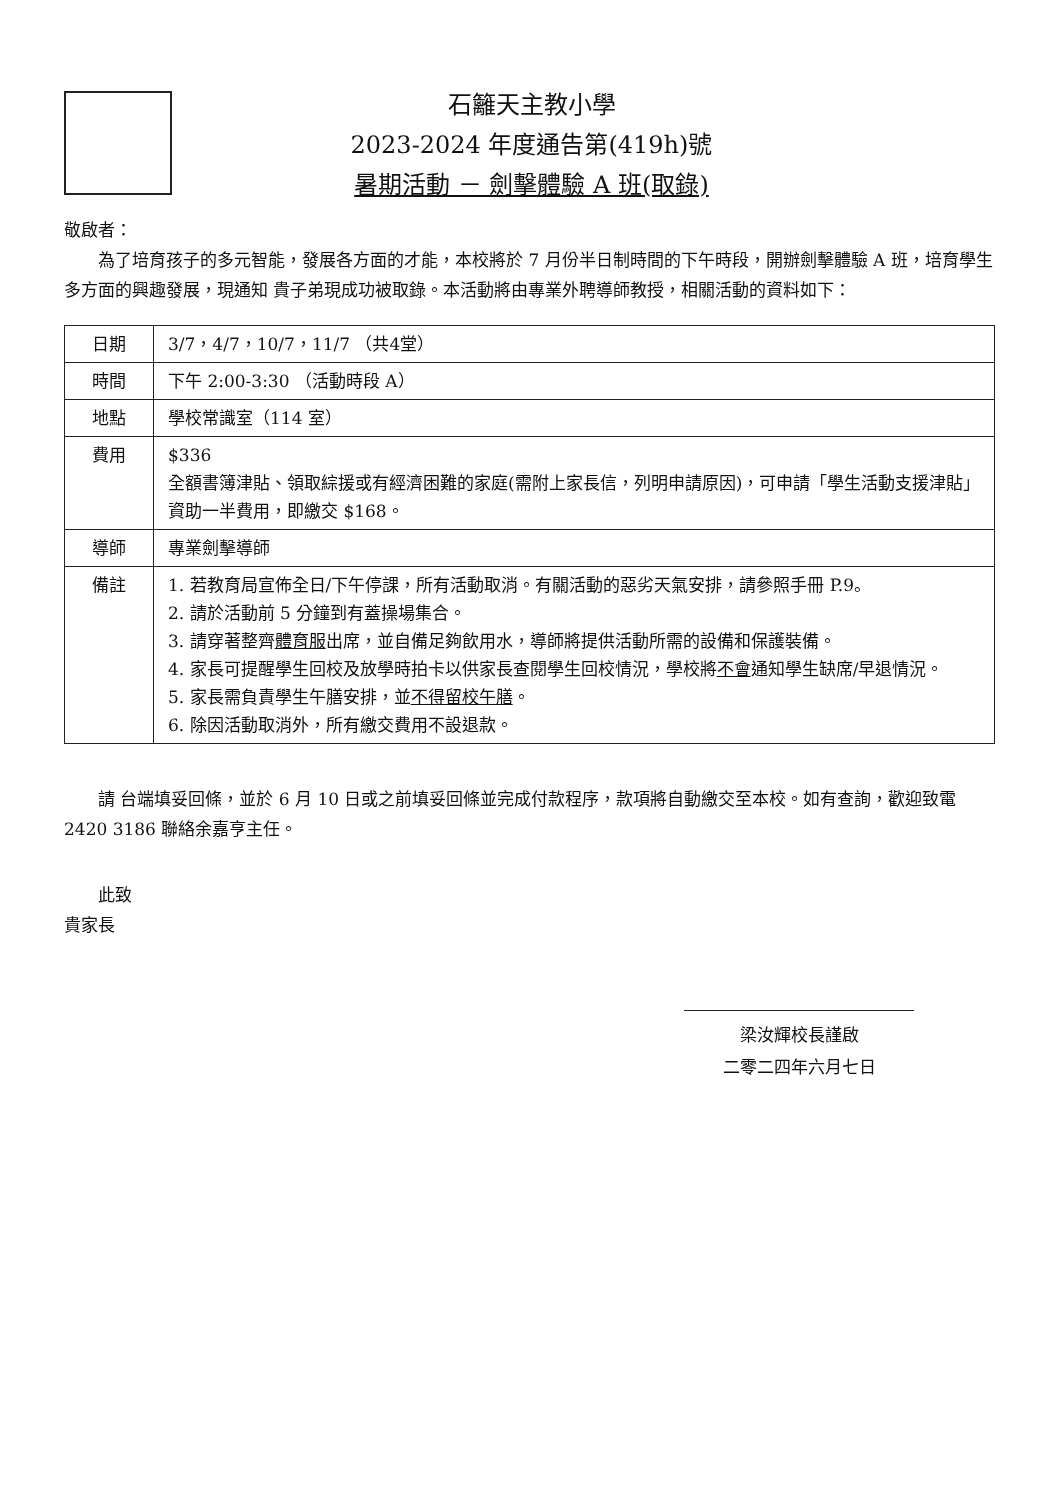石籬天主教小學
2023-2024 年度通告第(419h)號
暑期活動 － 劍擊體驗 A 班(取錄)
敬啟者：
為了培育孩子的多元智能，發展各方面的才能，本校將於 7 月份半日制時間的下午時段，開辦劍擊體驗 A 班，培育學生多方面的興趣發展，現通知 貴子弟現成功被取錄。本活動將由專業外聘導師教授，相關活動的資料如下：
| 日期 | 3/7，4/7，10/7，11/7 （共4堂） |
| 時間 | 下午 2:00-3:30 （活動時段 A） |
| 地點 | 學校常識室（114 室） |
| 費用 | $336 全額書簿津貼、領取綜援或有經濟困難的家庭(需附上家長信，列明申請原因)，可申請「學生活動支援津貼」資助一半費用，即繳交 $168。 |
| 導師 | 專業劍擊導師 |
| 備註 | 1. 若教育局宣佈全日/下午停課，所有活動取消。有關活動的惡劣天氣安排，請參照手冊 P.9。 2. 請於活動前 5 分鐘到有蓋操場集合。 3. 請穿著整齊 體育服 出席，並自備足夠飲用水，導師將提供活動所需的設備和保護裝備。 4. 家長可提醒學生回校及放學時拍卡以供家長查閱學生回校情況，學校將 不會 通知學生缺席/早退情況。 5. 家長需負責學生午膳安排，並 不得留校午膳 。 6. 除因活動取消外，所有繳交費用不設退款。 |
請 台端填妥回條，並於 6 月 10 日或之前填妥回條並完成付款程序，款項將自動繳交至本校。如有查詢，歡迎致電 2420 3186 聯絡余嘉亨主任。
此致
貴家長
梁汝輝校長謹啟
二零二四年六月七日